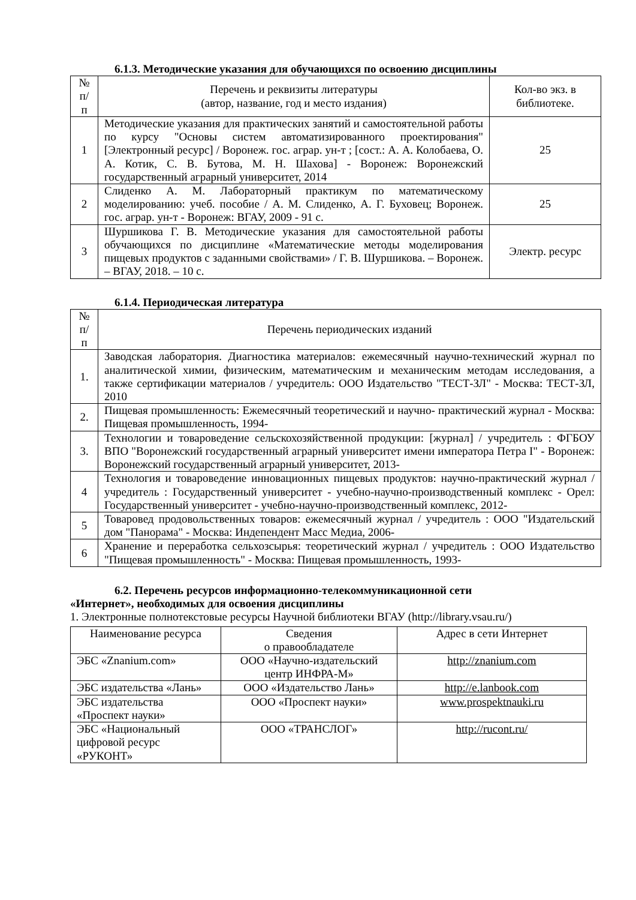6.1.3. Методические указания для обучающихся по освоению дисциплины
| № п/п | Перечень и реквизиты литературы (автор, название, год и место издания) | Кол-во экз. в библиотеке. |
| --- | --- | --- |
| 1 | Методические указания для практических занятий и самостоятельной работы по курсу "Основы систем автоматизированного проектирования" [Электронный ресурс] / Воронеж. гос. аграр. ун-т ; [сост.: А. А. Колобаева, О. А. Котик, С. В. Бутова, М. Н. Шахова] - Воронеж: Воронежский государственный аграрный университет, 2014 | 25 |
| 2 | Слиденко А. М. Лабораторный практикум по математическому моделированию: учеб. пособие / А. М. Слиденко, А. Г. Буховец; Воронеж. гос. аграр. ун-т - Воронеж: ВГАУ, 2009 - 91 с. | 25 |
| 3 | Шуршикова Г. В. Методические указания для самостоятельной работы обучающихся по дисциплине «Математические методы моделирования пищевых продуктов с заданными свойствами» / Г. В. Шуршикова. – Воронеж. – ВГАУ, 2018. – 10 с. | Электр. ресурс |
6.1.4. Периодическая литература
| № п/п | Перечень периодических изданий |
| --- | --- |
| 1. | Заводская лаборатория. Диагностика материалов: ежемесячный научно-технический журнал по аналитической химии, физическим, математическим и механическим методам исследования, а также сертификации материалов / учредитель: ООО Издательство "ТЕСТ-ЗЛ" - Москва: ТЕСТ-ЗЛ, 2010 |
| 2. | Пищевая промышленность: Ежемесячный теоретический и научно- практический журнал - Москва: Пищевая промышленность, 1994- |
| 3. | Технологии и товароведение сельскохозяйственной продукции: [журнал] / учредитель : ФГБОУ ВПО "Воронежский государственный аграрный университет имени императора Петра I" - Воронеж: Воронежский государственный аграрный университет, 2013- |
| 4 | Технология и товароведение инновационных пищевых продуктов: научно-практический журнал / учредитель : Государственный университет - учебно-научно-производственный комплекс - Орел: Государственный университет - учебно-научно-производственный комплекс, 2012- |
| 5 | Товаровед продовольственных товаров: ежемесячный журнал / учредитель : ООО "Издательский дом "Панорама" - Москва: Индепендент Масс Медиа, 2006- |
| 6 | Хранение и переработка сельхозсырья: теоретический журнал / учредитель : ООО Издательство "Пищевая промышленность" - Москва: Пищевая промышленность, 1993- |
6.2. Перечень ресурсов информационно-телекоммуникационной сети
«Интернет», необходимых для освоения дисциплины
1. Электронные полнотекстовые ресурсы Научной библиотеки ВГАУ (http://library.vsau.ru/)
| Наименование ресурса | Сведения о правообладателе | Адрес в сети Интернет |
| --- | --- | --- |
| ЭБС «Znanium.com» | ООО «Научно-издательский центр ИНФРА-М» | http://znanium.com |
| ЭБС издательства «Лань» | ООО «Издательство Лань» | http://e.lanbook.com |
| ЭБС издательства «Проспект науки» | ООО «Проспект науки» | www.prospektnauki.ru |
| ЭБС «Национальный цифровой ресурс «РУКОНТ» | ООО «ТРАНСЛОГ» | http://rucont.ru/ |